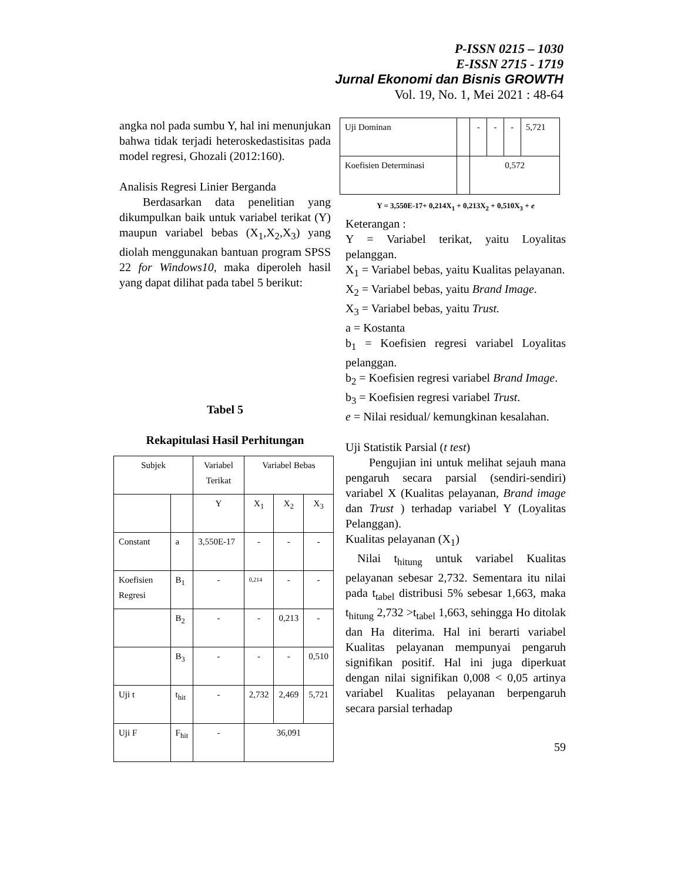P-ISSN 0215 – 1030
E-ISSN 2715 - 1719
Jurnal Ekonomi dan Bisnis GROWTH
Vol. 19, No. 1, Mei 2021 : 48-64
angka nol pada sumbu Y, hal ini menunjukan bahwa tidak terjadi heteroskedastisitas pada model regresi, Ghozali (2012:160).
Analisis Regresi Linier Berganda
  Berdasarkan data penelitian yang dikumpulkan baik untuk variabel terikat (Y) maupun variabel bebas (X<sub>1</sub>,X<sub>2</sub>,X<sub>3</sub>) yang diolah menggunakan bantuan program SPSS 22 for Windows10, maka diperoleh hasil yang dapat dilihat pada tabel 5 berikut:
Tabel 5
Rekapitulasi Hasil Perhitungan
| Subjek | | Variabel Terikat | Variabel Bebas | | |
| | | Y | X<sub>1</sub> | X<sub>2</sub> | X<sub>3</sub> |
| Constant | a | 3,550E-17 | - | - | - |
| Koefisien Regresi | B<sub>1</sub> | - | 0,214 | - | - |
| | B<sub>2</sub> | - | - | 0,213 | - |
| | B<sub>3</sub> | - | - | - | 0,510 |
| Uji t | t<sub>hit</sub> | - | 2,732 | 2,469 | 5,721 |
| Uji F | F<sub>hit</sub> | - | 36,091 | | |
| Uji Dominan | | - | - | - | 5,721 |
| Koefisien Determinasi | | 0,572 | | | |
Y = 3,550E-17+ 0,214X<sub>1</sub> + 0,213X<sub>2</sub> + 0,510X<sub>3</sub> + e
Keterangan :
Y = Variabel terikat, yaitu Loyalitas pelanggan.
X<sub>1</sub> = Variabel bebas, yaitu Kualitas pelayanan.
X<sub>2</sub> = Variabel bebas, yaitu Brand Image.
X<sub>3</sub> = Variabel bebas, yaitu Trust.
a = Kostanta
b<sub>1</sub> = Koefisien regresi variabel Loyalitas pelanggan.
b<sub>2</sub> = Koefisien regresi variabel Brand Image.
b<sub>3</sub> = Koefisien regresi variabel Trust.
e = Nilai residual/ kemungkinan kesalahan.
Uji Statistik Parsial (t test)
  Pengujian ini untuk melihat sejauh mana pengaruh secara parsial (sendiri-sendiri) variabel X (Kualitas pelayanan, Brand image dan Trust ) terhadap variabel Y (Loyalitas Pelanggan).
Kualitas pelayanan (X<sub>1</sub>)
 Nilai t<sub>hitung</sub> untuk variabel Kualitas pelayanan sebesar 2,732. Sementara itu nilai pada t<sub>tabel</sub> distribusi 5% sebesar 1,663, maka t<sub>hitung</sub> 2,732 >t<sub>tabel</sub> 1,663, sehingga Ho ditolak dan Ha diterima. Hal ini berarti variabel Kualitas pelayanan mempunyai pengaruh signifikan positif. Hal ini juga diperkuat dengan nilai signifikan 0,008 < 0,05 artinya variabel Kualitas pelayanan berpengaruh secara parsial terhadap
59